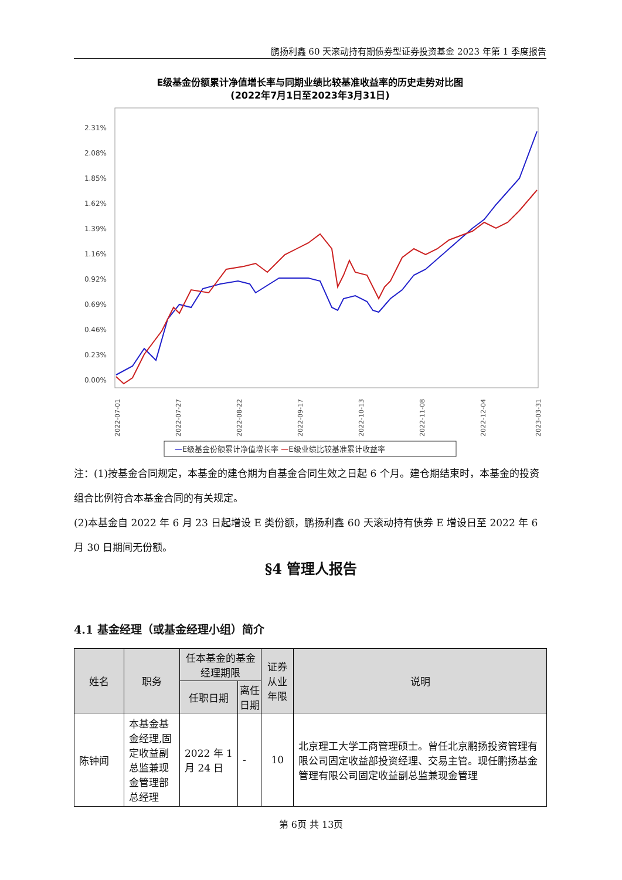鹏扬利鑫 60 天滚动持有期债券型证券投资基金 2023 年第 1 季度报告
E级基金份额累计净值增长率与同期业绩比较基准收益率的历史走势对比图
(2022年7月1日至2023年3月31日)
2.31%
2.08%
1.85%
1.62%
1.39%
1.16%
0.92%
0.69%
0.46%
0.23%
0.00%
2022-07-01
2022-07-27
2022-08-22
2022-09-17
2022-10-13
2022-11-08
2022-12-04
2023-03-31
—E级基金份额累计净值增长率 —E级业绩比较基准累计收益率
注：(1)按基金合同规定，本基金的建仓期为自基金合同生效之日起 6 个月。建仓期结束时，本基金的投资组合比例符合本基金合同的有关规定。
(2)本基金自 2022 年 6 月 23 日起增设 E 类份额，鹏扬利鑫 60 天滚动持有债券 E 增设日至 2022 年 6 月 30 日期间无份额。
§4 管理人报告
4.1 基金经理（或基金经理小组）简介
| 姓名 | 职务 | 任本基金的基金经理期限 | | 证券从业年限 | 说明 |
| --- | --- | --- | --- | --- | --- |
| | | 任职日期 | 离任日期 | | |
| 陈钟闻 | 本基金基金经理,固定收益副总监兼现金管理部总经理 | 2022 年 1 月 24 日 | - | 10 | 北京理工大学工商管理硕士。曾任北京鹏扬投资管理有限公司固定收益部投资经理、交易主管。现任鹏扬基金管理有限公司固定收益副总监兼现金管理 |
第 6页 共 13页